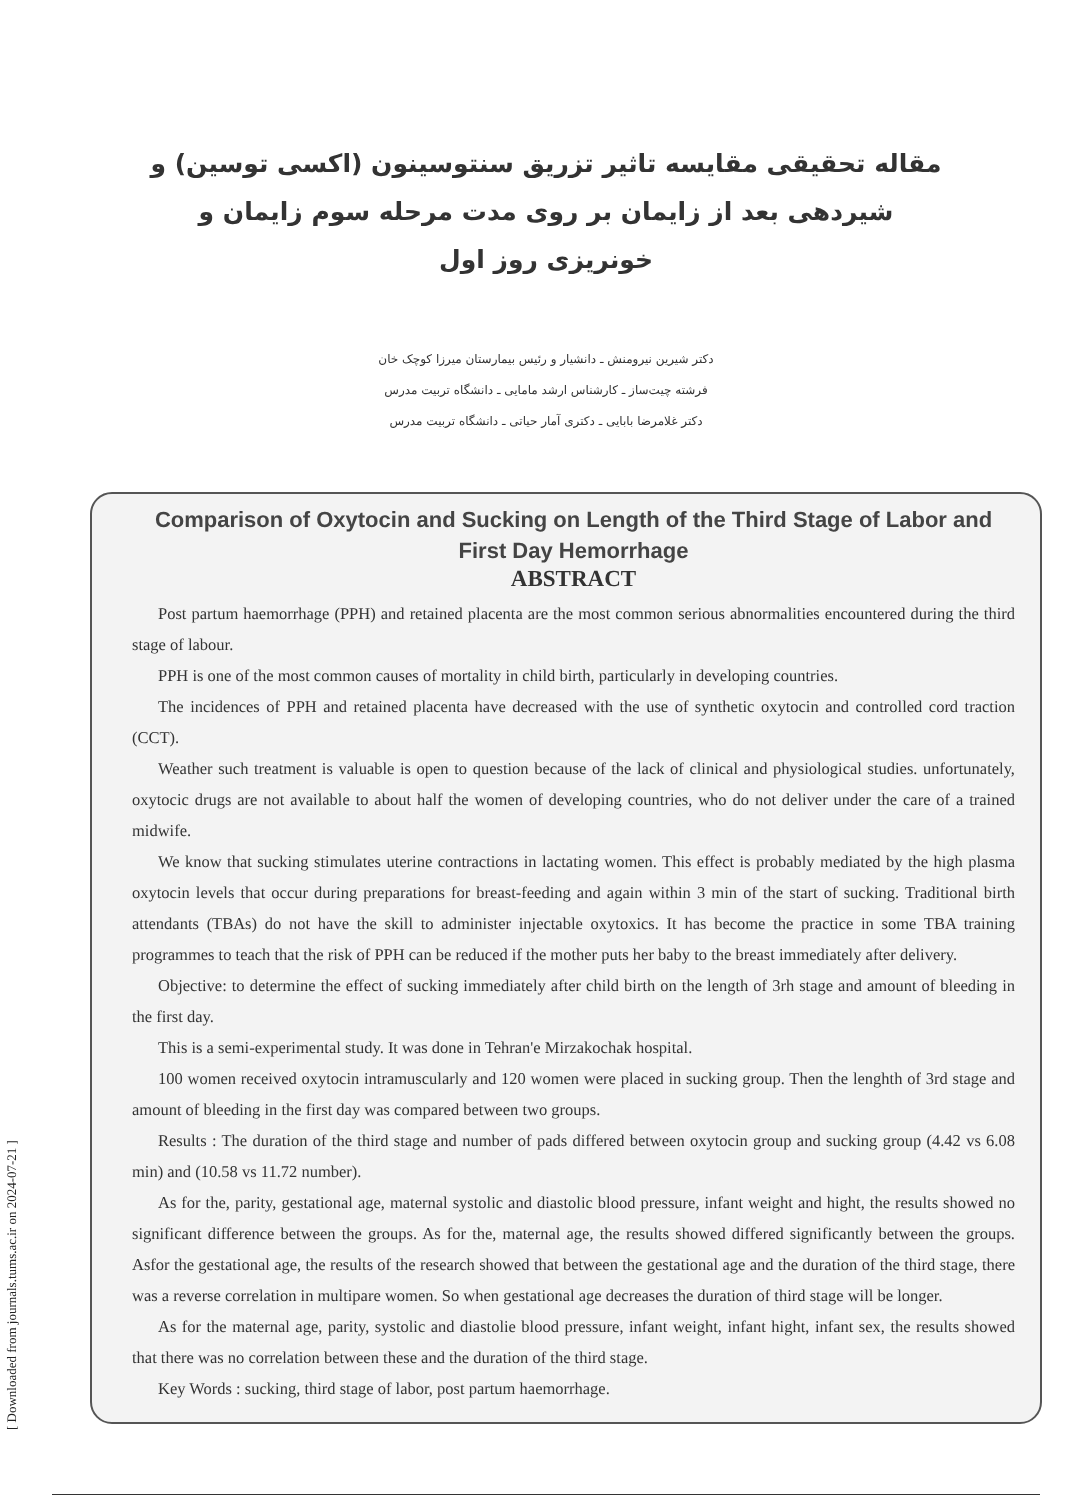[ Downloaded from journals.tums.ac.ir on 2024-07-21 ]
مقاله تحقیقی مقایسه تاثیر تزریق سنتوسینون (اکسی توسین) و شیردهی بعد از زایمان بر روی مدت مرحله سوم زایمان و خونریزی روز اول
دکتر شیرین نیرومنش ـ دانشیار و رئیس بیمارستان میرزا کوچک خان
فرشته چیت‌ساز ـ کارشناس ارشد مامایی ـ دانشگاه تربیت مدرس
دکتر غلامرضا بابایی ـ دکتری آمار حیاتی ـ دانشگاه تربیت مدرس
Comparison of Oxytocin and Sucking on Length of the Third Stage of Labor and First Day Hemorrhage
ABSTRACT
Post partum haemorrhage (PPH) and retained placenta are the most common serious abnormalities encountered during the third stage of labour.
PPH is one of the most common causes of mortality in child birth, particularly in developing countries.
The incidences of PPH and retained placenta have decreased with the use of synthetic oxytocin and controlled cord traction (CCT).
Weather such treatment is valuable is open to question because of the lack of clinical and physiological studies. unfortunately, oxytocic drugs are not available to about half the women of developing countries, who do not deliver under the care of a trained midwife.
We know that sucking stimulates uterine contractions in lactating women. This effect is probably mediated by the high plasma oxytocin levels that occur during preparations for breast-feeding and again within 3 min of the start of sucking. Traditional birth attendants (TBAs) do not have the skill to administer injectable oxytoxics. It has become the practice in some TBA training programmes to teach that the risk of PPH can be reduced if the mother puts her baby to the breast immediately after delivery.
Objective: to determine the effect of sucking immediately after child birth on the length of 3rh stage and amount of bleeding in the first day.
This is a semi-experimental study. It was done in Tehran'e Mirzakochak hospital.
100 women received oxytocin intramuscularly and 120 women were placed in sucking group. Then the lenghth of 3rd stage and amount of bleeding in the first day was compared between two groups.
Results : The duration of the third stage and number of pads differed between oxytocin group and sucking group (4.42 vs 6.08 min) and (10.58 vs 11.72 number).
As for the, parity, gestational age, maternal systolic and diastolic blood pressure, infant weight and hight, the results showed no significant difference between the groups. As for the, maternal age, the results showed differed significantly between the groups. Asfor the gestational age, the results of the research showed that between the gestational age and the duration of the third stage, there was a reverse correlation in multipare women. So when gestational age decreases the duration of third stage will be longer.
As for the maternal age, parity, systolic and diastolie blood pressure, infant weight, infant hight, infant sex, the results showed that there was no correlation between these and the duration of the third stage.
Key Words : sucking, third stage of labor, post partum haemorrhage.